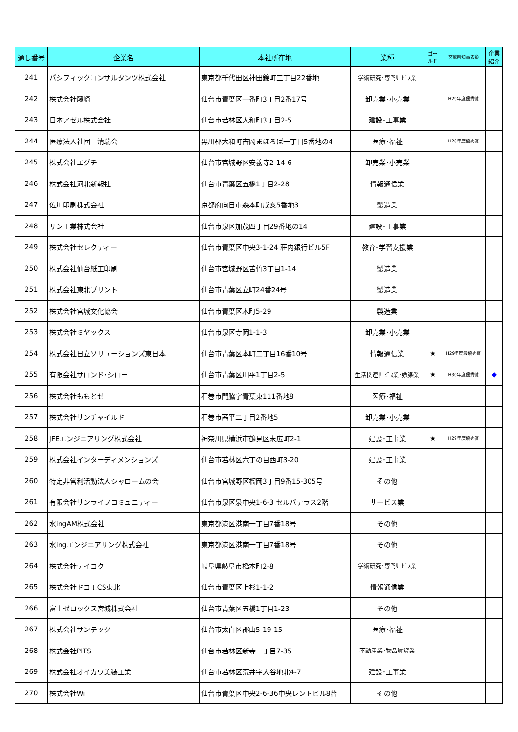| 通し番号 | 企業名 | 本社所在地 | 業種 | ゴールド | 宮城県知事表彰 | 企業紹介 |
| --- | --- | --- | --- | --- | --- | --- |
| 241 | パシフィックコンサルタンツ株式会社 | 東京都千代田区神田錦町三丁目22番地 | 学術研究･専門ｻｰﾋﾞｽ業 | | | |
| 242 | 株式会社藤崎 | 仙台市青葉区一番町3丁目2番17号 | 卸売業･小売業 | | H29年度優秀賞 | |
| 243 | 日本アゼル株式会社 | 仙台市若林区大和町3丁目2-5 | 建設･工事業 | | | |
| 244 | 医療法人社団 清瑞会 | 黒川郡大和町吉岡まほろば一丁目5番地の4 | 医療･福祉 | | H28年度優秀賞 | |
| 245 | 株式会社エグチ | 仙台市宮城野区安養寺2-14-6 | 卸売業･小売業 | | | |
| 246 | 株式会社河北新報社 | 仙台市青葉区五橋1丁目2-28 | 情報通信業 | | | |
| 247 | 佐川印刷株式会社 | 京都府向日市森本町戌亥5番地3 | 製造業 | | | |
| 248 | サン工業株式会社 | 仙台市泉区加茂四丁目29番地の14 | 建設･工事業 | | | |
| 249 | 株式会社セレクティー | 仙台市青葉区中央3-1-24 荘内銀行ビル5F | 教育･学習支援業 | | | |
| 250 | 株式会社仙台紙工印刷 | 仙台市宮城野区苦竹3丁目1-14 | 製造業 | | | |
| 251 | 株式会社東北プリント | 仙台市青葉区立町24番24号 | 製造業 | | | |
| 252 | 株式会社宮城文化協会 | 仙台市青葉区木町5-29 | 製造業 | | | |
| 253 | 株式会社ミヤックス | 仙台市泉区寺岡1-1-3 | 卸売業･小売業 | | | |
| 254 | 株式会社日立ソリューションズ東日本 | 仙台市青葉区本町二丁目16番10号 | 情報通信業 | ★ | H29年度最優秀賞 | |
| 255 | 有限会社サロンド･シロー | 仙台市青葉区川平1丁目2-5 | 生活関連ｻｰﾋﾞｽ業･娯楽業 | ★ | H30年度優秀賞 | ◆ |
| 256 | 株式会社ももとせ | 石巻市門脇字青葉東111番地8 | 医療･福祉 | | | |
| 257 | 株式会社サンチャイルド | 石巻市茜平二丁目2番地5 | 卸売業･小売業 | | | |
| 258 | JFEエンジニアリング株式会社 | 神奈川県横浜市鶴見区末広町2-1 | 建設･工事業 | ★ | H29年度優秀賞 | |
| 259 | 株式会社インターディメンションズ | 仙台市若林区六丁の目西町3-20 | 建設･工事業 | | | |
| 260 | 特定非営利活動法人シャロームの会 | 仙台市宮城野区榴岡3丁目9番15-305号 | その他 | | | |
| 261 | 有限会社サンライフコミュニティー | 仙台市泉区泉中央1-6-3 セルバテラス2階 | サービス業 | | | |
| 262 | 水ingAM株式会社 | 東京都港区港南一丁目7番18号 | その他 | | | |
| 263 | 水ingエンジニアリング株式会社 | 東京都港区港南一丁目7番18号 | その他 | | | |
| 264 | 株式会社テイコク | 岐阜県岐阜市橋本町2-8 | 学術研究･専門ｻｰﾋﾞｽ業 | | | |
| 265 | 株式会社ドコモCS東北 | 仙台市青葉区上杉1-1-2 | 情報通信業 | | | |
| 266 | 富士ゼロックス宮城株式会社 | 仙台市青葉区五橋1丁目1-23 | その他 | | | |
| 267 | 株式会社サンテック | 仙台市太白区郡山5-19-15 | 医療･福祉 | | | |
| 268 | 株式会社PITS | 仙台市若林区新寺一丁目7-35 | 不動産業･物品賃貸業 | | | |
| 269 | 株式会社オイカワ美装工業 | 仙台市若林区荒井字大谷地北4-7 | 建設･工事業 | | | |
| 270 | 株式会社Wi | 仙台市青葉区中央2-6-36中央レントビル8階 | その他 | | | |